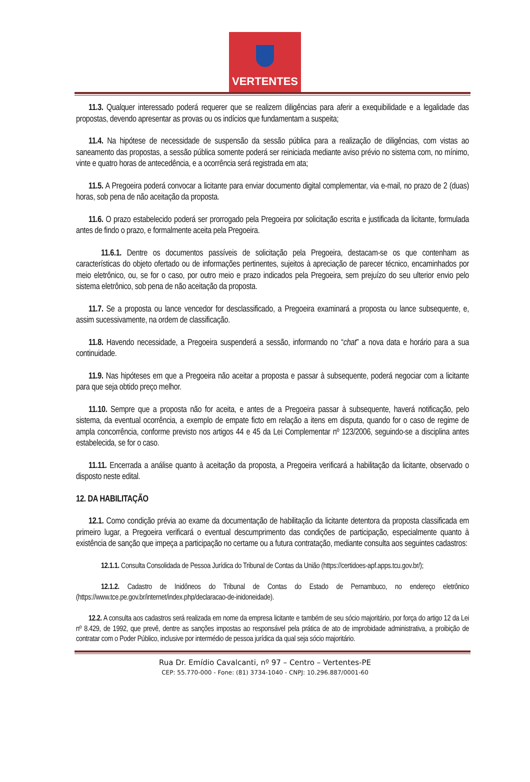VERTENTES
11.3. Qualquer interessado poderá requerer que se realizem diligências para aferir a exequibilidade e a legalidade das propostas, devendo apresentar as provas ou os indícios que fundamentam a suspeita;
11.4. Na hipótese de necessidade de suspensão da sessão pública para a realização de diligências, com vistas ao saneamento das propostas, a sessão pública somente poderá ser reiniciada mediante aviso prévio no sistema com, no mínimo, vinte e quatro horas de antecedência, e a ocorrência será registrada em ata;
11.5. A Pregoeira poderá convocar a licitante para enviar documento digital complementar, via e-mail, no prazo de 2 (duas) horas, sob pena de não aceitação da proposta.
11.6. O prazo estabelecido poderá ser prorrogado pela Pregoeira por solicitação escrita e justificada da licitante, formulada antes de findo o prazo, e formalmente aceita pela Pregoeira.
11.6.1. Dentre os documentos passíveis de solicitação pela Pregoeira, destacam-se os que contenham as características do objeto ofertado ou de informações pertinentes, sujeitos à apreciação de parecer técnico, encaminhados por meio eletrônico, ou, se for o caso, por outro meio e prazo indicados pela Pregoeira, sem prejuízo do seu ulterior envio pelo sistema eletrônico, sob pena de não aceitação da proposta.
11.7. Se a proposta ou lance vencedor for desclassificado, a Pregoeira examinará a proposta ou lance subsequente, e, assim sucessivamente, na ordem de classificação.
11.8. Havendo necessidade, a Pregoeira suspenderá a sessão, informando no “chat” a nova data e horário para a sua continuidade.
11.9. Nas hipóteses em que a Pregoeira não aceitar a proposta e passar à subsequente, poderá negociar com a licitante para que seja obtido preço melhor.
11.10. Sempre que a proposta não for aceita, e antes de a Pregoeira passar à subsequente, haverá notificação, pelo sistema, da eventual ocorrência, a exemplo de empate ficto em relação a itens em disputa, quando for o caso de regime de ampla concorrência, conforme previsto nos artigos 44 e 45 da Lei Complementar nº 123/2006, seguindo-se a disciplina antes estabelecida, se for o caso.
11.11. Encerrada a análise quanto à aceitação da proposta, a Pregoeira verificará a habilitação da licitante, observado o disposto neste edital.
12. DA HABILITAÇÃO
12.1. Como condição prévia ao exame da documentação de habilitação da licitante detentora da proposta classificada em primeiro lugar, a Pregoeira verificará o eventual descumprimento das condições de participação, especialmente quanto à existência de sanção que impeça a participação no certame ou a futura contratação, mediante consulta aos seguintes cadastros:
12.1.1. Consulta Consolidada de Pessoa Jurídica do Tribunal de Contas da União (https://certidoes-apf.apps.tcu.gov.br/);
12.1.2. Cadastro de Inidôneos do Tribunal de Contas do Estado de Pernambuco, no endereço eletrônico (https://www.tce.pe.gov.br/internet/index.php/declaracao-de-inidoneidade).
12.2. A consulta aos cadastros será realizada em nome da empresa licitante e também de seu sócio majoritário, por força do artigo 12 da Lei nº 8.429, de 1992, que prevê, dentre as sanções impostas ao responsável pela prática de ato de improbidade administrativa, a proibição de contratar com o Poder Público, inclusive por intermédio de pessoa jurídica da qual seja sócio majoritário.
Rua Dr. Emídio Cavalcanti, nº 97 – Centro – Vertentes-PE
CEP: 55.770-000 - Fone: (81) 3734-1040 - CNPJ: 10.296.887/0001-60